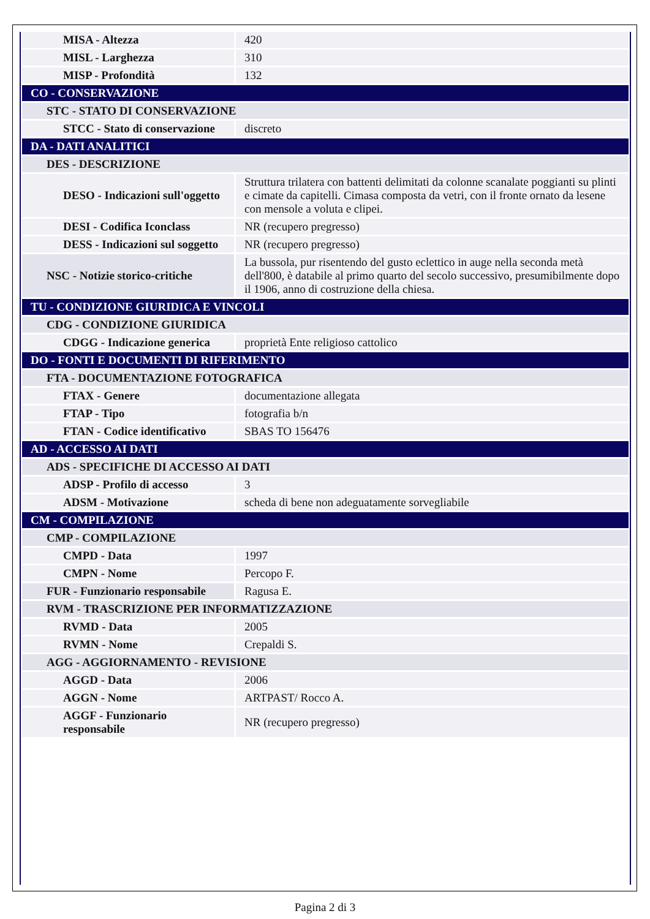| MISA - Altezza | 420 |
| MISL - Larghezza | 310 |
| MISP - Profondità | 132 |
| CO - CONSERVAZIONE | |
| STC - STATO DI CONSERVAZIONE | |
| STCC - Stato di conservazione | discreto |
| DA - DATI ANALITICI | |
| DES - DESCRIZIONE | |
| DESO - Indicazioni sull'oggetto | Struttura trilatera con battenti delimitati da colonne scanalate poggianti su plinti e cimate da capitelli. Cimasa composta da vetri, con il fronte ornato da lesene con mensole a voluta e clipei. |
| DESI - Codifica Iconclass | NR (recupero pregresso) |
| DESS - Indicazioni sul soggetto | NR (recupero pregresso) |
| NSC - Notizie storico-critiche | La bussola, pur risentendo del gusto eclettico in auge nella seconda metà dell'800, è databile al primo quarto del secolo successivo, presumibilmente dopo il 1906, anno di costruzione della chiesa. |
| TU - CONDIZIONE GIURIDICA E VINCOLI | |
| CDG - CONDIZIONE GIURIDICA | |
| CDGG - Indicazione generica | proprietà Ente religioso cattolico |
| DO - FONTI E DOCUMENTI DI RIFERIMENTO | |
| FTA - DOCUMENTAZIONE FOTOGRAFICA | |
| FTAX - Genere | documentazione allegata |
| FTAP - Tipo | fotografia b/n |
| FTAN - Codice identificativo | SBAS TO 156476 |
| AD - ACCESSO AI DATI | |
| ADS - SPECIFICHE DI ACCESSO AI DATI | |
| ADSP - Profilo di accesso | 3 |
| ADSM - Motivazione | scheda di bene non adeguatamente sorvegliabile |
| CM - COMPILAZIONE | |
| CMP - COMPILAZIONE | |
| CMPD - Data | 1997 |
| CMPN - Nome | Percopo F. |
| FUR - Funzionario responsabile | Ragusa E. |
| RVM - TRASCRIZIONE PER INFORMATIZZAZIONE | |
| RVMD - Data | 2005 |
| RVMN - Nome | Crepaldi S. |
| AGG - AGGIORNAMENTO - REVISIONE | |
| AGGD - Data | 2006 |
| AGGN - Nome | ARTPAST/ Rocco A. |
| AGGF - Funzionario responsabile | NR (recupero pregresso) |
Pagina 2 di 3